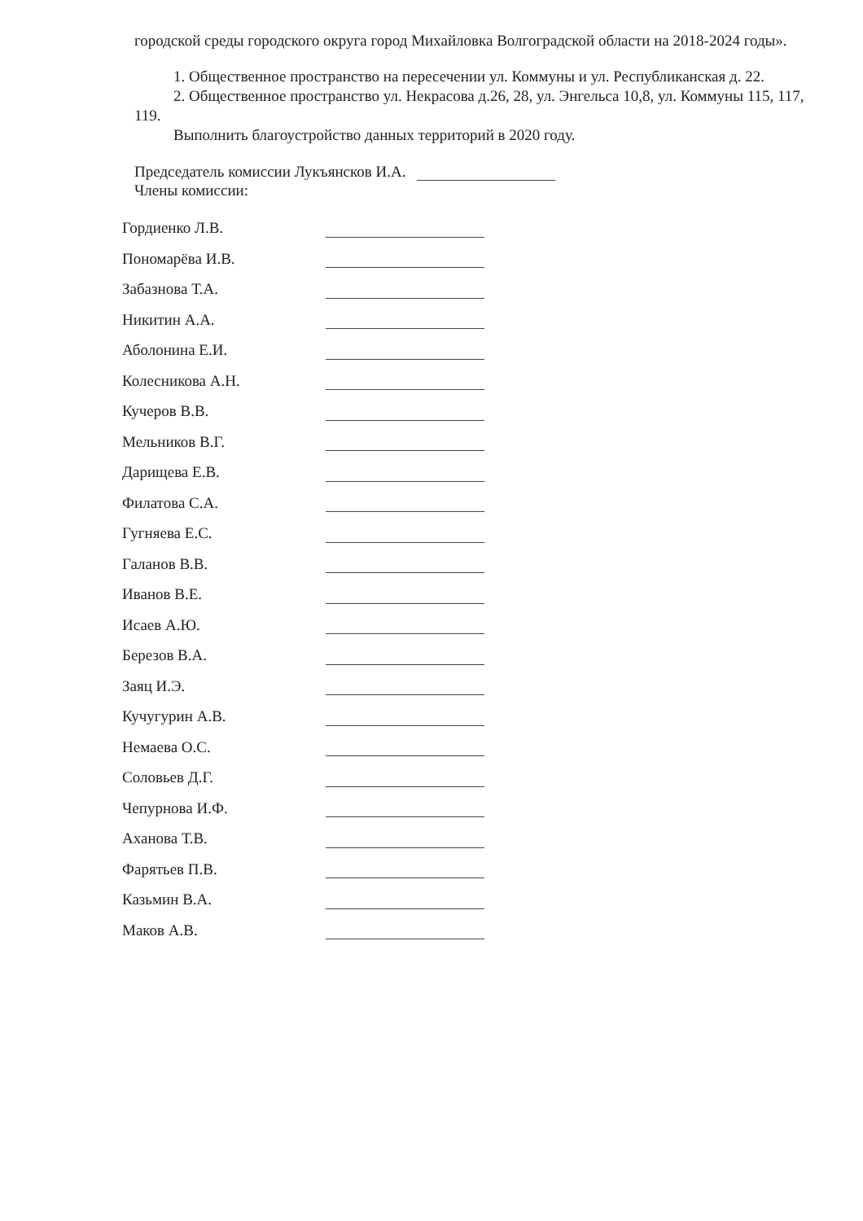городской среды городского округа город Михайловка Волгоградской области на 2018-2024 годы».
1. Общественное пространство на пересечении ул. Коммуны и ул. Республиканская д. 22.
2. Общественное пространство ул. Некрасова д.26, 28, ул. Энгельса 10,8, ул. Коммуны 115, 117, 119.
Выполнить благоустройство данных территорий в 2020 году.
Председатель комиссии Лукъянсков И.А.
Члены комиссии:
| Гордиенко Л.В. | |
| Пономарёва И.В. | |
| Забазнова Т.А. | |
| Никитин А.А. | |
| Аболонина Е.И. | |
| Колесникова А.Н. | |
| Кучеров В.В. | |
| Мельников В.Г. | |
| Дарищева Е.В. | |
| Филатова С.А. | |
| Гугняева Е.С. | |
| Галанов В.В. | |
| Иванов В.Е. | |
| Исаев А.Ю. | |
| Березов В.А. | |
| Заяц И.Э. | |
| Кучугурин А.В. | |
| Немаева О.С. | |
| Соловьев Д.Г. | |
| Чепурнова И.Ф. | |
| Аханова Т.В. | |
| Фарятьев П.В. | |
| Казьмин В.А. | |
| Маков А.В. | |